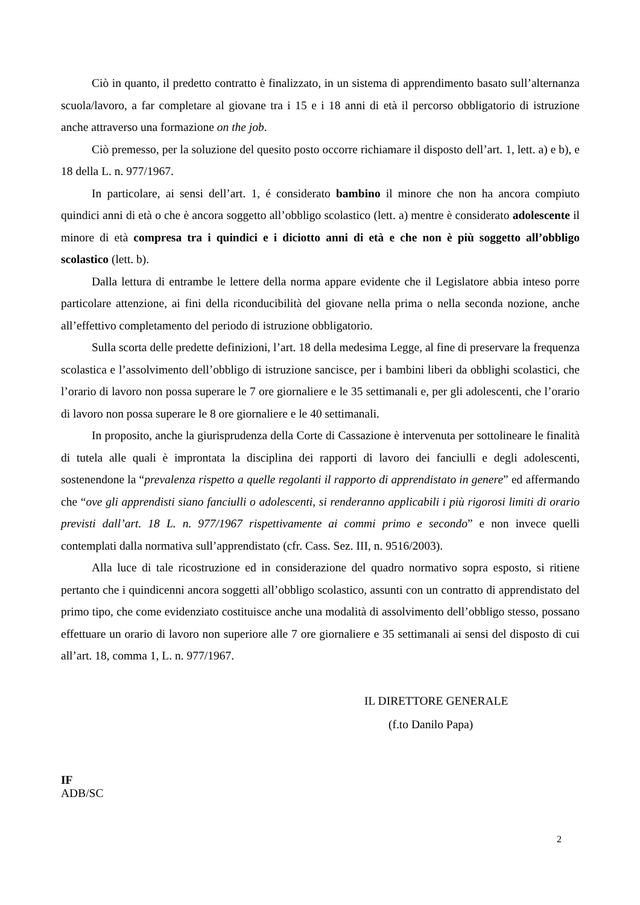Ciò in quanto, il predetto contratto è finalizzato, in un sistema di apprendimento basato sull’alternanza scuola/lavoro, a far completare al giovane tra i 15 e i 18 anni di età il percorso obbligatorio di istruzione anche attraverso una formazione on the job.
Ciò premesso, per la soluzione del quesito posto occorre richiamare il disposto dell’art. 1, lett. a) e b), e 18 della L. n. 977/1967.
In particolare, ai sensi dell’art. 1, é considerato bambino il minore che non ha ancora compiuto quindici anni di età o che è ancora soggetto all’obbligo scolastico (lett. a) mentre è considerato adolescente il minore di età compresa tra i quindici e i diciotto anni di età e che non è più soggetto all’obbligo scolastico (lett. b).
Dalla lettura di entrambe le lettere della norma appare evidente che il Legislatore abbia inteso porre particolare attenzione, ai fini della riconducibilità del giovane nella prima o nella seconda nozione, anche all’effettivo completamento del periodo di istruzione obbligatorio.
Sulla scorta delle predette definizioni, l’art. 18 della medesima Legge, al fine di preservare la frequenza scolastica e l’assolvimento dell’obbligo di istruzione sancisce, per i bambini liberi da obblighi scolastici, che l’orario di lavoro non possa superare le 7 ore giornaliere e le 35 settimanali e, per gli adolescenti, che l’orario di lavoro non possa superare le 8 ore giornaliere e le 40 settimanali.
In proposito, anche la giurisprudenza della Corte di Cassazione è intervenuta per sottolineare le finalità di tutela alle quali è improntata la disciplina dei rapporti di lavoro dei fanciulli e degli adolescenti, sostenendone la “prevalenza rispetto a quelle regolanti il rapporto di apprendistato in genere” ed affermando che “ove gli apprendisti siano fanciulli o adolescenti, si renderanno applicabili i più rigorosi limiti di orario previsti dall’art. 18 L. n. 977/1967 rispettivamente ai commi primo e secondo” e non invece quelli contemplati dalla normativa sull’apprendistato (cfr. Cass. Sez. III, n. 9516/2003).
Alla luce di tale ricostruzione ed in considerazione del quadro normativo sopra esposto, si ritiene pertanto che i quindicenni ancora soggetti all’obbligo scolastico, assunti con un contratto di apprendistato del primo tipo, che come evidenziato costituisce anche una modalità di assolvimento dell’obbligo stesso, possano effettuare un orario di lavoro non superiore alle 7 ore giornaliere e 35 settimanali ai sensi del disposto di cui all’art. 18, comma 1, L. n. 977/1967.
IL DIRETTORE GENERALE
(f.to Danilo Papa)
IF
ADB/SC
2